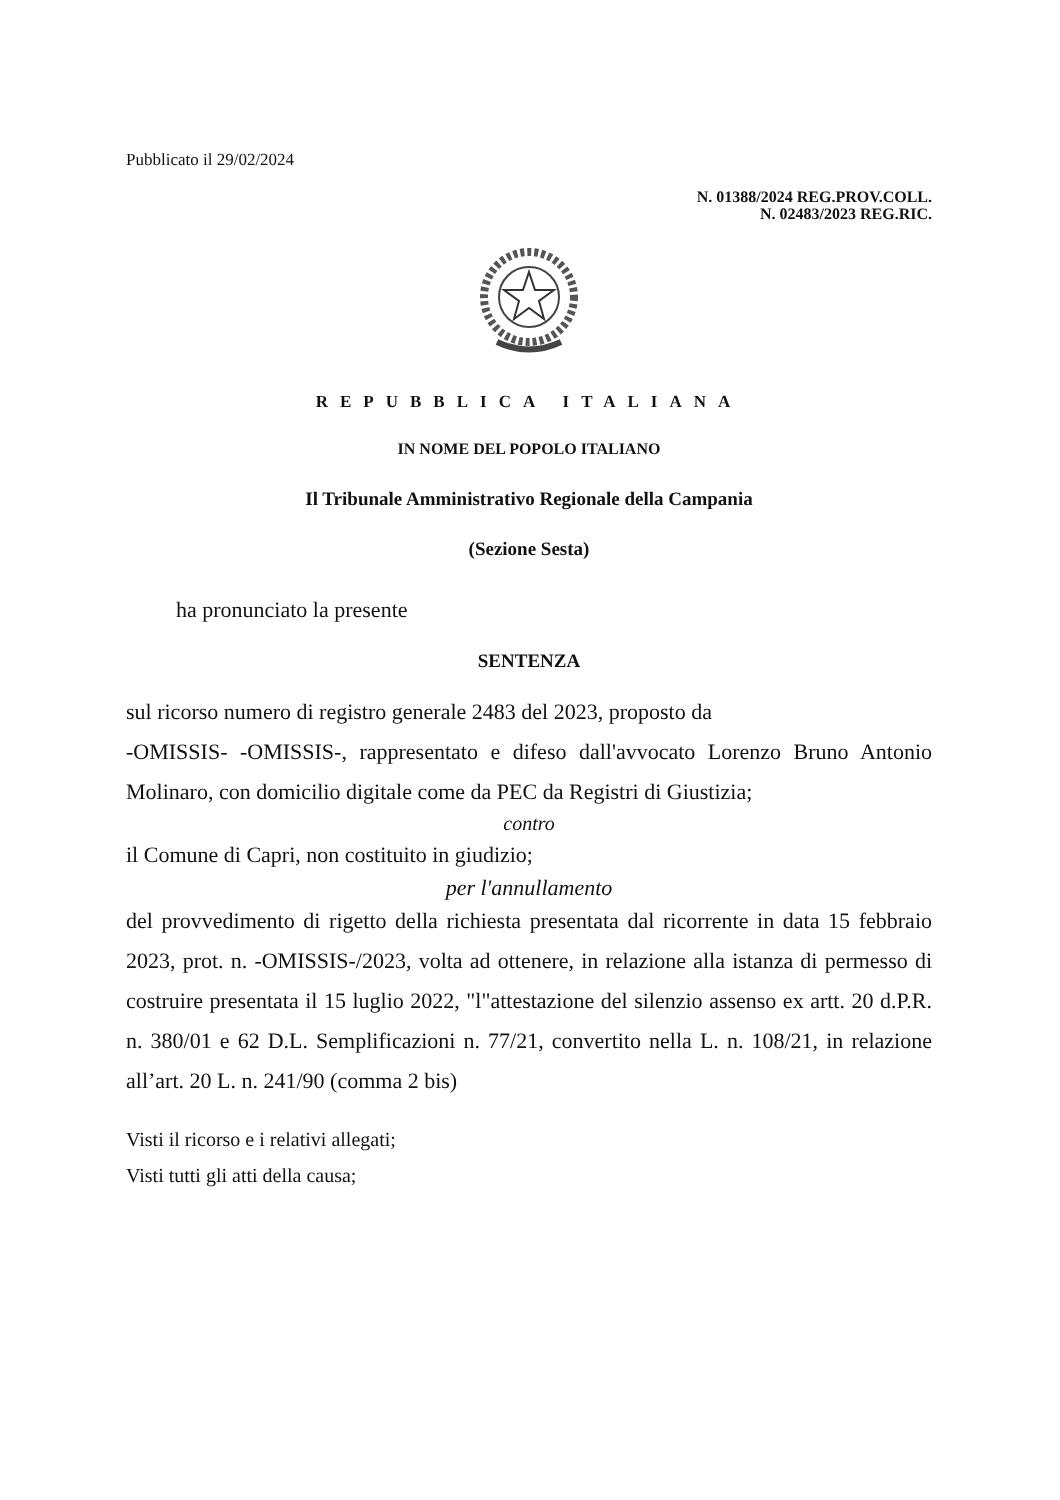Pubblicato il 29/02/2024
N. 01388/2024 REG.PROV.COLL.
N. 02483/2023 REG.RIC.
REPUBBLICA ITALIANA
IN NOME DEL POPOLO ITALIANO
Il Tribunale Amministrativo Regionale della Campania
(Sezione Sesta)
ha pronunciato la presente
SENTENZA
sul ricorso numero di registro generale 2483 del 2023, proposto da
-OMISSIS- -OMISSIS-, rappresentato e difeso dall'avvocato Lorenzo Bruno Antonio Molinaro, con domicilio digitale come da PEC da Registri di Giustizia;
contro
il Comune di Capri, non costituito in giudizio;
per l'annullamento
del provvedimento di rigetto della richiesta presentata dal ricorrente in data 15 febbraio 2023, prot. n. -OMISSIS-/2023, volta ad ottenere, in relazione alla istanza di permesso di costruire presentata il 15 luglio 2022, "l"attestazione del silenzio assenso ex artt. 20 d.P.R. n. 380/01 e 62 D.L. Semplificazioni n. 77/21, convertito nella L. n. 108/21, in relazione all’art. 20 L. n. 241/90 (comma 2 bis)
Visti il ricorso e i relativi allegati;
Visti tutti gli atti della causa;